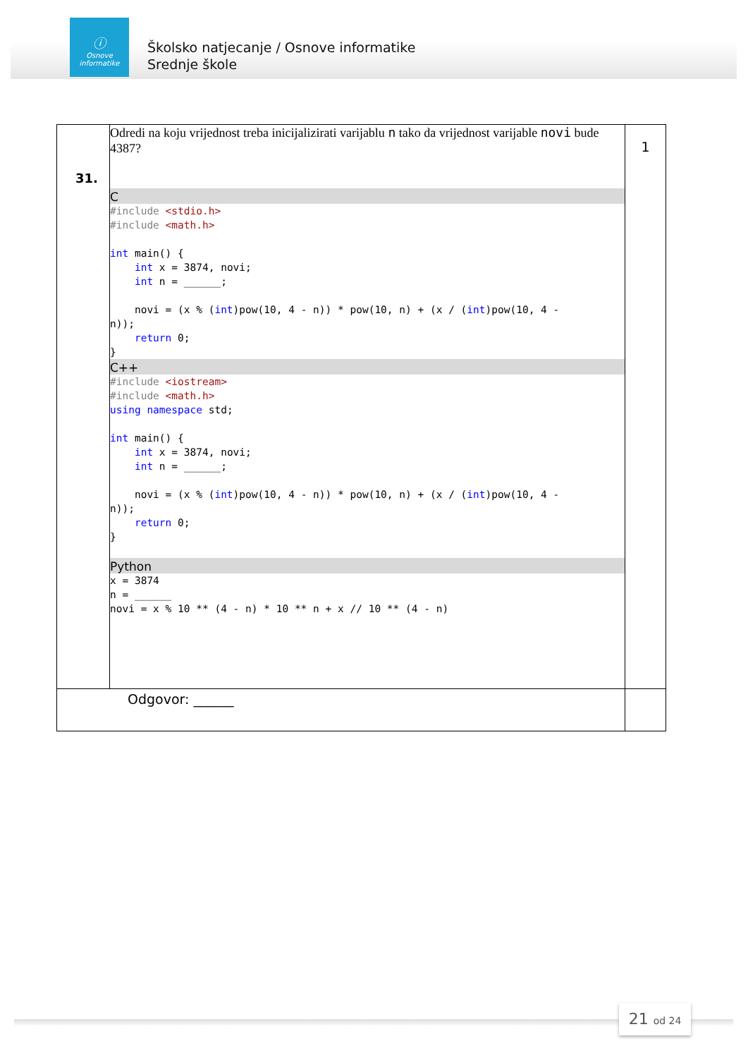ⓘ
Osnove
informatike
Školsko natjecanje / Osnove informatike
Srednje škole
| 31. | Odredi na koju vrijednost treba inicijalizirati varijablu n tako da vrijednost varijable novi bude 4387? C #include <stdio.h> #include <math.h> int main() { int x = 3874, novi; int n = ______; novi = (x % ( int )pow(10, 4 - n)) * pow(10, n) + (x / ( int )pow(10, 4 - n)); return 0; } C++ #include <iostream> #include <math.h> using namespace std; int main() { int x = 3874, novi; int n = ______; novi = (x % ( int )pow(10, 4 - n)) * pow(10, n) + (x / ( int )pow(10, 4 - n)); return 0; } Python x = 3874 n = ______ novi = x % 10 ** (4 - n) * 10 ** n + x // 10 ** (4 - n) | 1 |
| Odgovor: ______ | | |
21 od 24